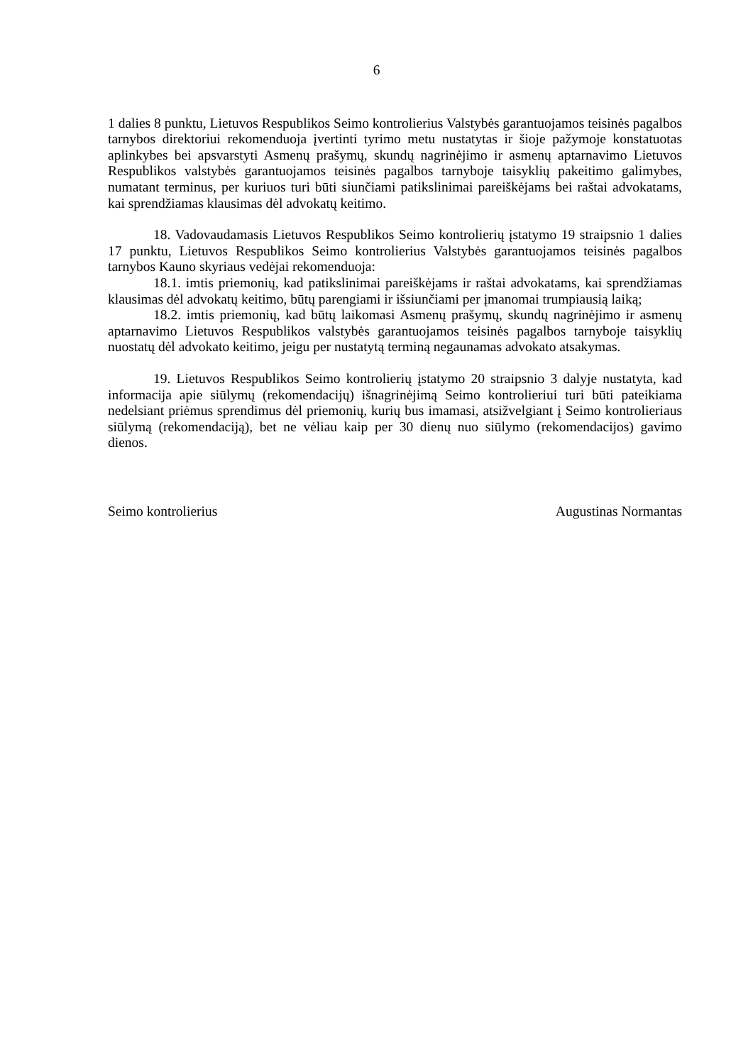6
1 dalies 8 punktu, Lietuvos Respublikos Seimo kontrolierius Valstybės garantuojamos teisinės pagalbos tarnybos direktoriui rekomenduoja įvertinti tyrimo metu nustatytas ir šioje pažymoje konstatuotas aplinkybes bei apsvarstyti Asmenų prašymų, skundų nagrinėjimo ir asmenų aptarnavimo Lietuvos Respublikos valstybės garantuojamos teisinės pagalbos tarnyboje taisyklių pakeitimo galimybes, numatant terminus, per kuriuos turi būti siunčiami patikslinimai pareiškėjams bei raštai advokatams, kai sprendžiamas klausimas dėl advokatų keitimo.
18. Vadovaudamasis Lietuvos Respublikos Seimo kontrolierių įstatymo 19 straipsnio 1 dalies 17 punktu, Lietuvos Respublikos Seimo kontrolierius Valstybės garantuojamos teisinės pagalbos tarnybos Kauno skyriaus vedėjai rekomenduoja:
18.1. imtis priemonių, kad patikslinimai pareiškėjams ir raštai advokatams, kai sprendžiamas klausimas dėl advokatų keitimo, būtų parengiami ir išsiunčiami per įmanomai trumpiausią laiką;
18.2. imtis priemonių, kad būtų laikomasi Asmenų prašymų, skundų nagrinėjimo ir asmenų aptarnavimo Lietuvos Respublikos valstybės garantuojamos teisinės pagalbos tarnyboje taisyklių nuostatų dėl advokato keitimo, jeigu per nustatytą terminą negaunamas advokato atsakymas.
19. Lietuvos Respublikos Seimo kontrolierių įstatymo 20 straipsnio 3 dalyje nustatyta, kad informacija apie siūlymų (rekomendacijų) išnagrinėjimą Seimo kontrolieriui turi būti pateikiama nedelsiant priėmus sprendimus dėl priemonių, kurių bus imamasi, atsižvelgiant į Seimo kontrolieriaus siūlymą (rekomendaciją), bet ne vėliau kaip per 30 dienų nuo siūlymo (rekomendacijos) gavimo dienos.
Seimo kontrolierius Augustinas Normantas